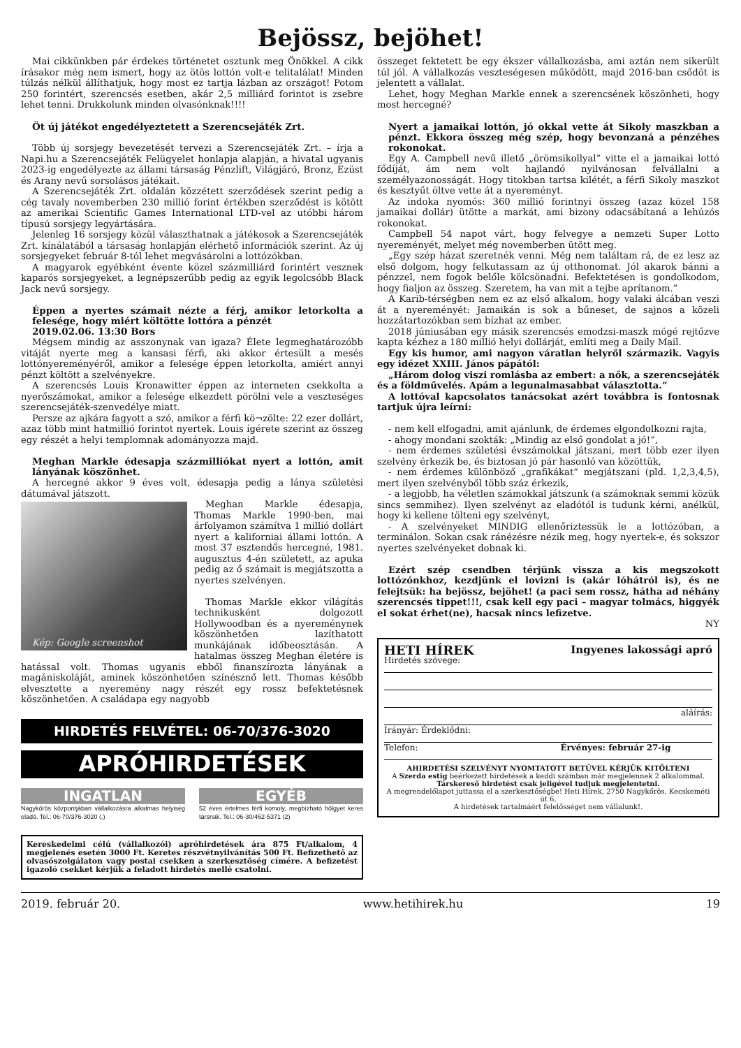Bejössz, bejöhet!
Mai cikkünkben pár érdekes történetet osztunk meg Önökkel. A cikk írásakor még nem ismert, hogy az ötös lottón volt-e telitalálat! Minden túlzás nélkül állíthatjuk, hogy most ez tartja lázban az országot! Potom 250 forintért, szerencsés esetben, akár 2,5 milliárd forintot is zsebre lehet tenni. Drukkolunk minden olvasónknak!!!!
Öt új játékot engedélyeztetett a Szerencsejáték Zrt.
Több új sorsjegy bevezetését tervezi a Szerencsejáték Zrt. – írja a Napi.hu a Szerencsejáték Felügyelet honlapja alapján, a hivatal ugyanis 2023-ig engedélyezte az állami társaság Pénzlift, Világjáró, Bronz, Ezüst és Arany nevű sorsolásos játékait.
A Szerencsejáték Zrt. oldalán közzétett szerződések szerint pedig a cég tavaly novemberben 230 millió forint értékben szerződést is kötött az amerikai Scientific Games International LTD-vel az utóbbi három típusú sorsjegy legyártására.
Jelenleg 16 sorsjegy közül választhatnak a játékosok a Szerencsejáték Zrt. kínálatából a társaság honlapján elérhető információk szerint. Az új sorsjegyeket február 8-tól lehet megvásárolni a lottózókban.
A magyarok egyébként évente közel százmilliárd forintért vesznek kaparós sorsjegyeket, a legnépszerűbb pedig az egyik legolcsóbb Black Jack nevű sorsjegy.
Éppen a nyertes számait nézte a férj, amikor letorkolta a felesége, hogy miért költötte lottóra a pénzét
2019.02.06. 13:30 Bors
Mégsem mindig az asszonynak van igaza? Élete legmeghatározóbb vitáját nyerte meg a kansasi férfi, aki akkor értesült a mesés lottónyereményéről, amikor a felesége éppen letorkolta, amiért annyi pénzt költött a szelvényekre.
A szerencsés Louis Kronawitter éppen az interneten csekkolta a nyerőszámokat, amikor a felesége elkezdett pörölni vele a veszteséges szerencsejáték-szenvedélye miatt.
Persze az ajkára fagyott a szó, amikor a férfi kö¬zölte: 22 ezer dollárt, azaz több mint hatmillió forintot nyertek. Louis ígérete szerint az összeg egy részét a helyi templomnak adományozza majd.
Meghan Markle édesapja százmilliókat nyert a lottón, amit lányának köszönhet.
A hercegné akkor 9 éves volt, édesapja pedig a lánya születési dátumával játszott.
Kép: Google screenshot
Meghan Markle édesapja, Thomas Markle 1990-ben, mai árfolyamon számítva 1 millió dollárt nyert a kaliforniai állami lottón. A most 37 esztendős hercegné, 1981. augusztus 4-én született, az apuka pedig az ő számait is megjátszotta a nyertes szelvényen.
Thomas Markle ekkor világítás technikusként dolgozott Hollywoodban és a nyereménynek köszönhetően lazíthatott munkájának időbeosztásán. A hatalmas összeg Meghan életére is hatással volt. Thomas ugyanis ebből finanszírozta lányának a magániskoláját, aminek köszönhetően színésznő lett. Thomas később elvesztette a nyeremény nagy részét egy rossz befektetésnek köszönhetően. A családapa egy nagyobb
HIRDETÉS FELVÉTEL: 06-70/376-3020
APRÓHIRDETÉSEK
INGATLAN
Nagykőrös központjában vállalkozásra alkalmas helyiség eladó. Tel.: 06-70/376-3020 (.)
EGYÉB
52 éves értelmes férfi komoly, megbízható hölgyet keres társnak. Tel.: 06-30/462-5371 (2)
Kereskedelmi célú (vállalkozói) apróhirdetések ára 875 Ft/alkalom, 4 megjelenés esetén 3000 Ft. Keretes részvétnyilvánítás 500 Ft. Befizethető az olvasószolgálaton vagy postai csekken a szerkesztőség címére. A befizetést igazoló csekket kérjük a feladott hirdetés mellé csatolni.
összeget fektetett be egy ékszer vállalkozásba, ami aztán nem sikerült túl jól. A vállalkozás veszteségesen működött, majd 2016-ban csődöt is jelentett a vállalat.
Lehet, hogy Meghan Markle ennek a szerencsének köszönheti, hogy most hercegné?
Nyert a jamaikai lottón, jó okkal vette át Sikoly maszkban a pénzt. Ekkora összeg még szép, hogy bevonzaná a pénzéhes rokonokat.
Egy A. Campbell nevű illető „örömsikollyal” vitte el a jamaikai lottó fődíját, ám nem volt hajlandó nyilvánosan felvállalni a személyazonosságát. Hogy titokban tartsa kilétét, a férfi Sikoly maszkot és kesztyűt öltve vette át a nyereményt.
Az indoka nyomós: 360 millió forintnyi összeg (azaz közel 158 jamaikai dollár) ütötte a markát, ami bizony odacsábítaná a lehúzós rokonokat.
Campbell 54 napot várt, hogy felvegye a nemzeti Super Lotto nyereményét, melyet még novemberben ütött meg.
„Egy szép házat szeretnék venni. Még nem találtam rá, de ez lesz az első dolgom, hogy felkutassam az új otthonomat. Jól akarok bánni a pénzzel, nem fogok belőle kölcsönadni. Befektetésen is gondolkodom, hogy fialjon az összeg. Szeretem, ha van mit a tejbe aprítanom.”
A Karib-térségben nem ez az első alkalom, hogy valaki álcában veszi át a nyereményét: Jamaikán is sok a bűneset, de sajnos a közeli hozzátartozókban sem bízhat az ember.
2018 júniusában egy másik szerencsés emodzsi-maszk mögé rejtőzve kapta kézhez a 180 millió helyi dollárját, említi meg a Daily Mail.
Egy kis humor, ami nagyon váratlan helyről származik. Vagyis egy idézet XXIII. János pápától:
„Három dolog viszi romlásba az embert: a nők, a szerencsejáték és a földművelés. Apám a legunalmasabbat választotta.”
A lottóval kapcsolatos tanácsokat azért továbbra is fontosnak tartjuk újra leírni:
- nem kell elfogadni, amit ajánlunk, de érdemes elgondolkozni rajta,
- ahogy mondani szokták: „Mindig az első gondolat a jó!”,
- nem érdemes születési évszámokkal játszani, mert több ezer ilyen szelvény érkezik be, és biztosan jó pár hasonló van közöttük,
- nem érdemes különböző „grafikákat” megjátszani (pld. 1,2,3,4,5), mert ilyen szelvényből több száz érkezik,
- a legjobb, ha véletlen számokkal játszunk (a számoknak semmi közük sincs semmihez). Ilyen szelvényt az eladótól is tudunk kérni, anélkül, hogy ki kellene tölteni egy szelvényt,
- A szelvényeket MINDIG ellenőriztessük le a lottózóban, a terminálon. Sokan csak ránézésre nézik meg, hogy nyertek-e, és sokszor nyertes szelvényeket dobnak ki.
Ezért szép csendben térjünk vissza a kis megszokott lottózónkhoz, kezdjünk el lovizni is (akár lóhátról is), és ne felejtsük: ha bejössz, bejöhet! (a paci sem rossz, hátha ad néhány szerencsés tippet!!!, csak kell egy paci – magyar tolmács, higgyék el sokat érhet(ne), hacsak nincs lefizetve.
NY
HETI HÍREK Ingyenes lakossági apró
Hirdetés szövege:
aláírás:
Irányár: Érdeklődni:
Telefon: Érvényes: február 27-ig
AHIRDETÉSI SZELVÉNYT NYOMTATOTT BETŰVEL KÉRJÜK KITÖLTENI
A Szerda estig beérkezett hirdetések a keddi számban már megjelennek 2 alkalommal.
Társkereső hirdetést csak jeligével tudjuk megjelentetni.
A megrendelőlapot juttassa el a szerkesztőségbe! Heti Hírek, 2750 Nagykőrös, Kecskeméti út 6.
A hirdetések tartalmáért felelősséget nem vállalunk!.
2019. február 20. www.hetihirek.hu 19